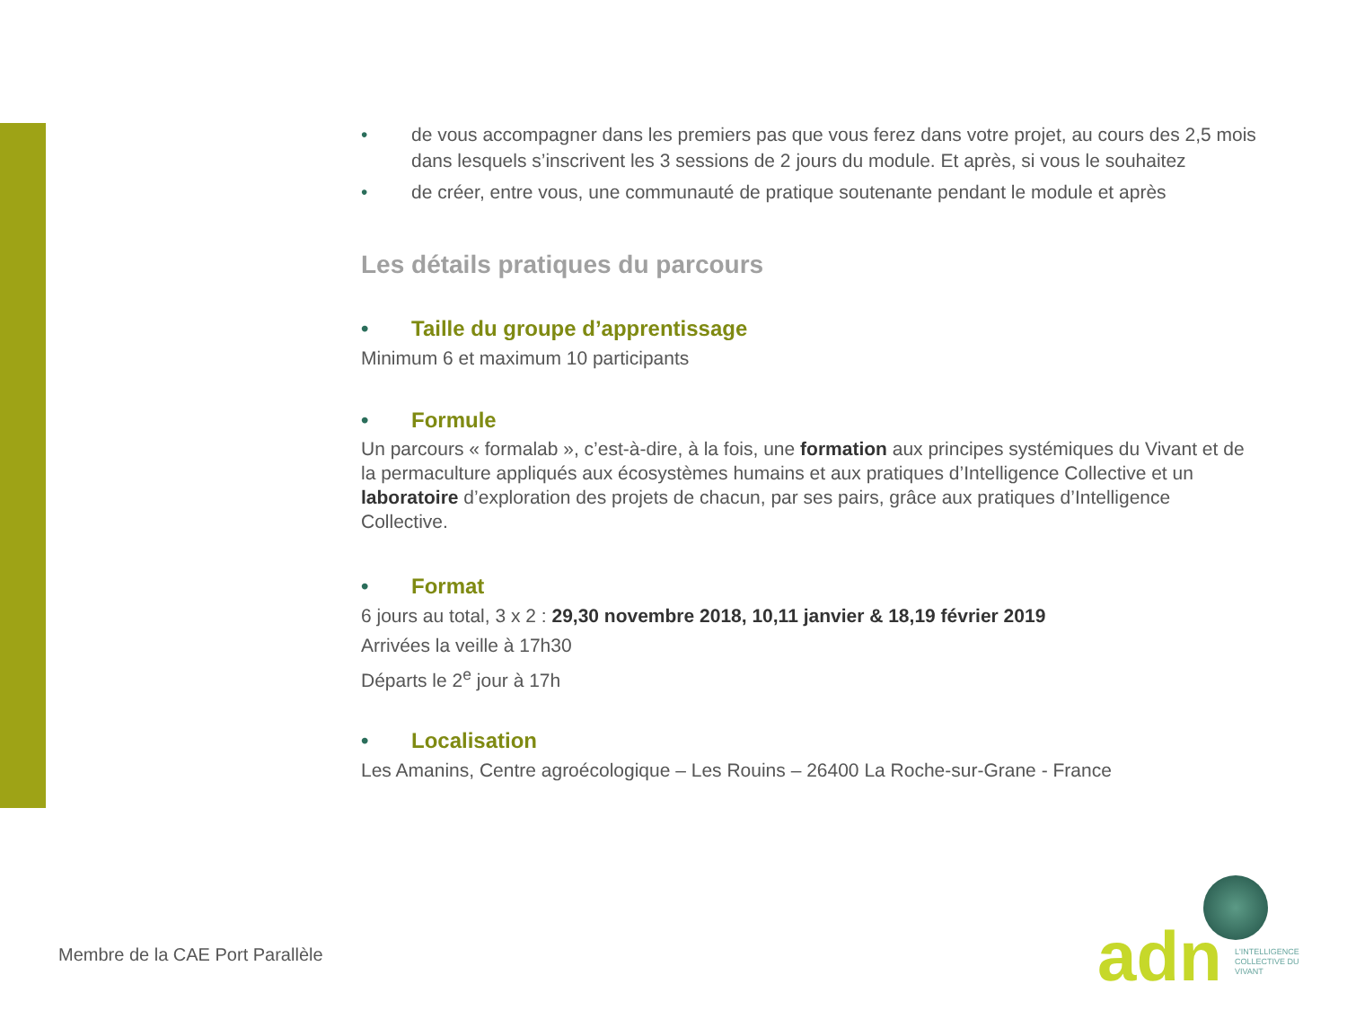• de vous accompagner dans les premiers pas que vous ferez dans votre projet, au cours des 2,5 mois dans lesquels s’inscrivent les 3 sessions de 2 jours du module. Et après, si vous le souhaitez
• de créer, entre vous, une communauté de pratique soutenante pendant le module et après
Les détails pratiques du parcours
• Taille du groupe d’apprentissage
Minimum 6 et maximum 10 participants
• Formule
Un parcours « formalab », c’est-à-dire, à la fois, une formation aux principes systémiques du Vivant et de la permaculture appliqués aux écosystèmes humains et aux pratiques d’Intelligence Collective et un laboratoire d’exploration des projets de chacun, par ses pairs, grâce aux pratiques d’Intelligence Collective.
• Format
6 jours au total, 3 x 2 : 29,30 novembre 2018, 10,11 janvier & 18,19 février 2019
Arrivées la veille à 17h30
Départs le 2<sup>e</sup> jour à 17h
• Localisation
Les Amanins, Centre agroécologique – Les Rouins – 26400 La Roche-sur-Grane - France
Membre de la CAE Port Parallèle
adn
L'INTELLIGENCE COLLECTIVE DU VIVANT